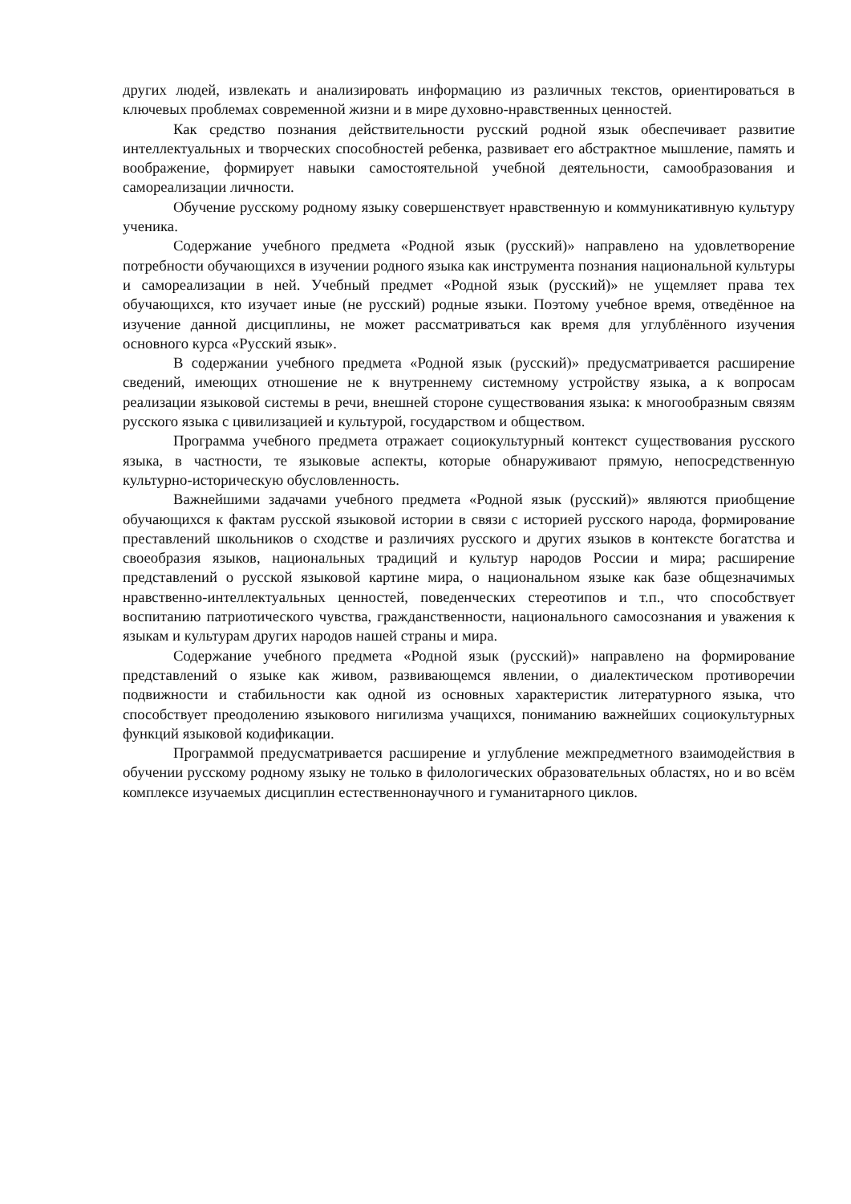других людей, извлекать и анализировать информацию из различных текстов, ориентироваться в ключевых проблемах современной жизни и в мире духовно-нравственных ценностей.
Как средство познания действительности русский родной язык обеспечивает развитие интеллектуальных и творческих способностей ребенка, развивает его абстрактное мышление, память и воображение, формирует навыки самостоятельной учебной деятельности, самообразования и самореализации личности.
Обучение русскому родному языку совершенствует нравственную и коммуникативную культуру ученика.
Содержание учебного предмета «Родной язык (русский)» направлено на удовлетворение потребности обучающихся в изучении родного языка как инструмента познания национальной культуры и самореализации в ней. Учебный предмет «Родной язык (русский)» не ущемляет права тех обучающихся, кто изучает иные (не русский) родные языки. Поэтому учебное время, отведённое на изучение данной дисциплины, не может рассматриваться как время для углублённого изучения основного курса «Русский язык».
В содержании учебного предмета «Родной язык (русский)» предусматривается расширение сведений, имеющих отношение не к внутреннему системному устройству языка, а к вопросам реализации языковой системы в речи, внешней стороне существования языка: к многообразным связям русского языка с цивилизацией и культурой, государством и обществом.
Программа учебного предмета отражает социокультурный контекст существования русского языка, в частности, те языковые аспекты, которые обнаруживают прямую, непосредственную культурно-историческую обусловленность.
Важнейшими задачами учебного предмета «Родной язык (русский)» являются приобщение обучающихся к фактам русской языковой истории в связи с историей русского народа, формирование преставлений школьников о сходстве и различиях русского и других языков в контексте богатства и своеобразия языков, национальных традиций и культур народов России и мира; расширение представлений о русской языковой картине мира, о национальном языке как базе общезначимых нравственно-интеллектуальных ценностей, поведенческих стереотипов и т.п., что способствует воспитанию патриотического чувства, гражданственности, национального самосознания и уважения к языкам и культурам других народов нашей страны и мира.
Содержание учебного предмета «Родной язык (русский)» направлено на формирование представлений о языке как живом, развивающемся явлении, о диалектическом противоречии подвижности и стабильности как одной из основных характеристик литературного языка, что способствует преодолению языкового нигилизма учащихся, пониманию важнейших социокультурных функций языковой кодификации.
Программой предусматривается расширение и углубление межпредметного взаимодействия в обучении русскому родному языку не только в филологических образовательных областях, но и во всём комплексе изучаемых дисциплин естественнонаучного и гуманитарного циклов.